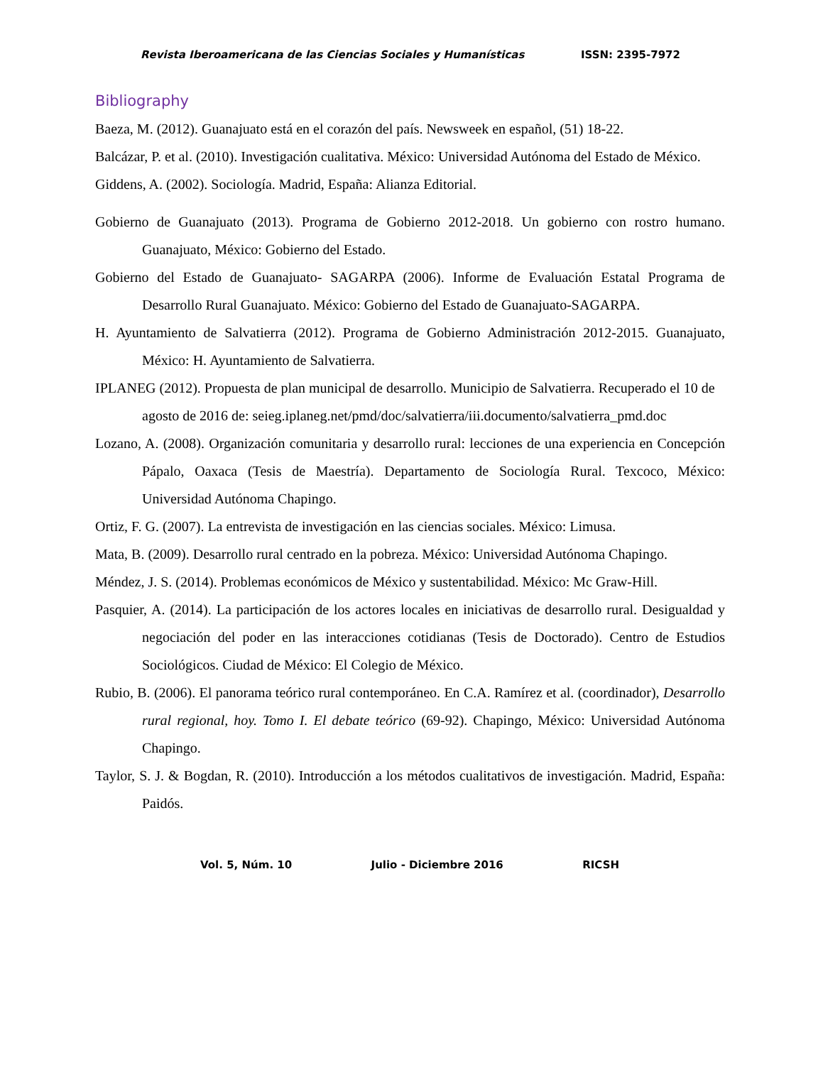Revista Iberoamericana de las Ciencias Sociales y Humanísticas ISSN: 2395-7972
Bibliography
Baeza, M. (2012). Guanajuato está en el corazón del país. Newsweek en español, (51) 18-22.
Balcázar, P. et al. (2010). Investigación cualitativa. México: Universidad Autónoma del Estado de México.
Giddens, A. (2002). Sociología. Madrid, España: Alianza Editorial.
Gobierno de Guanajuato (2013). Programa de Gobierno 2012-2018. Un gobierno con rostro humano. Guanajuato, México: Gobierno del Estado.
Gobierno del Estado de Guanajuato- SAGARPA (2006). Informe de Evaluación Estatal Programa de Desarrollo Rural Guanajuato. México: Gobierno del Estado de Guanajuato-SAGARPA.
H. Ayuntamiento de Salvatierra (2012). Programa de Gobierno Administración 2012-2015. Guanajuato, México: H. Ayuntamiento de Salvatierra.
IPLANEG (2012). Propuesta de plan municipal de desarrollo. Municipio de Salvatierra. Recuperado el 10 de agosto de 2016 de: seieg.iplaneg.net/pmd/doc/salvatierra/iii.documento/salvatierra_pmd.doc
Lozano, A. (2008). Organización comunitaria y desarrollo rural: lecciones de una experiencia en Concepción Pápalo, Oaxaca (Tesis de Maestría). Departamento de Sociología Rural. Texcoco, México: Universidad Autónoma Chapingo.
Ortiz, F. G. (2007). La entrevista de investigación en las ciencias sociales. México: Limusa.
Mata, B. (2009). Desarrollo rural centrado en la pobreza. México: Universidad Autónoma Chapingo.
Méndez, J. S. (2014). Problemas económicos de México y sustentabilidad. México: Mc Graw-Hill.
Pasquier, A. (2014). La participación de los actores locales en iniciativas de desarrollo rural. Desigualdad y negociación del poder en las interacciones cotidianas (Tesis de Doctorado). Centro de Estudios Sociológicos. Ciudad de México: El Colegio de México.
Rubio, B. (2006). El panorama teórico rural contemporáneo. En C.A. Ramírez et al. (coordinador), Desarrollo rural regional, hoy. Tomo I. El debate teórico (69-92). Chapingo, México: Universidad Autónoma Chapingo.
Taylor, S. J. & Bogdan, R. (2010). Introducción a los métodos cualitativos de investigación. Madrid, España: Paidós.
Vol. 5, Núm. 10 Julio - Diciembre 2016 RICSH